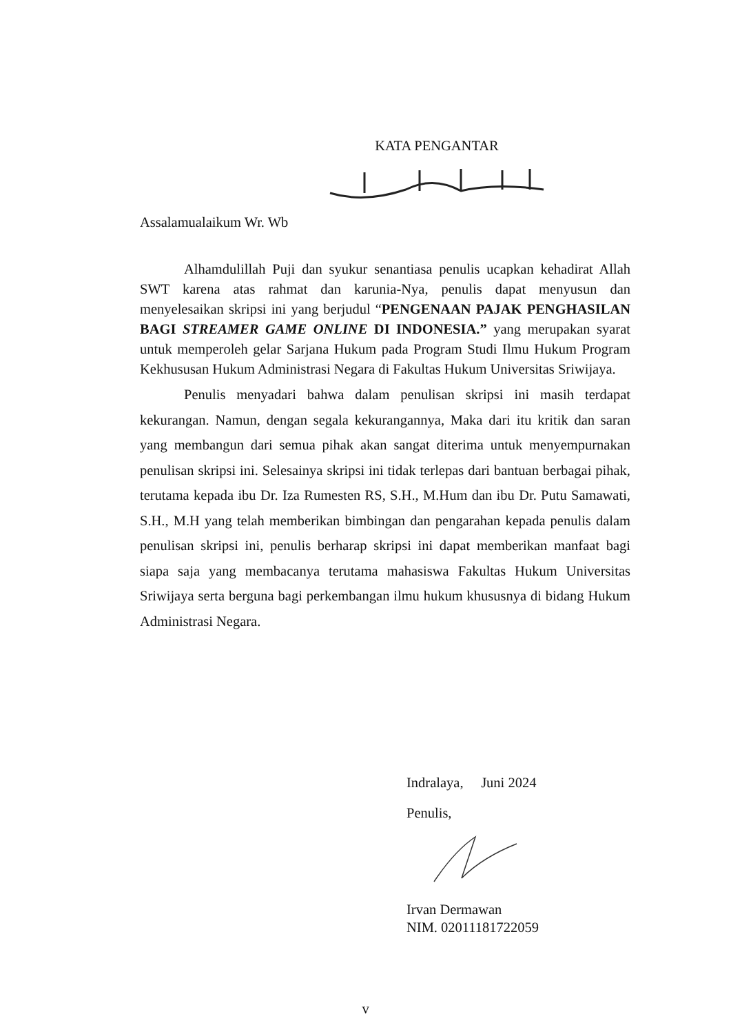KATA PENGANTAR
Assalamualaikum Wr. Wb
Alhamdulillah Puji dan syukur senantiasa penulis ucapkan kehadirat Allah SWT karena atas rahmat dan karunia-Nya, penulis dapat menyusun dan menyelesaikan skripsi ini yang berjudul “PENGENAAN PAJAK PENGHASILAN BAGI STREAMER GAME ONLINE DI INDONESIA.” yang merupakan syarat untuk memperoleh gelar Sarjana Hukum pada Program Studi Ilmu Hukum Program Kekhususan Hukum Administrasi Negara di Fakultas Hukum Universitas Sriwijaya.
Penulis menyadari bahwa dalam penulisan skripsi ini masih terdapat kekurangan. Namun, dengan segala kekurangannya, Maka dari itu kritik dan saran yang membangun dari semua pihak akan sangat diterima untuk menyempurnakan penulisan skripsi ini. Selesainya skripsi ini tidak terlepas dari bantuan berbagai pihak, terutama kepada ibu Dr. Iza Rumesten RS, S.H., M.Hum dan ibu Dr. Putu Samawati, S.H., M.H yang telah memberikan bimbingan dan pengarahan kepada penulis dalam penulisan skripsi ini, penulis berharap skripsi ini dapat memberikan manfaat bagi siapa saja yang membacanya terutama mahasiswa Fakultas Hukum Universitas Sriwijaya serta berguna bagi perkembangan ilmu hukum khususnya di bidang Hukum Administrasi Negara.
Indralaya, Juni 2024
Penulis,
Irvan Dermawan
NIM. 02011181722059
v